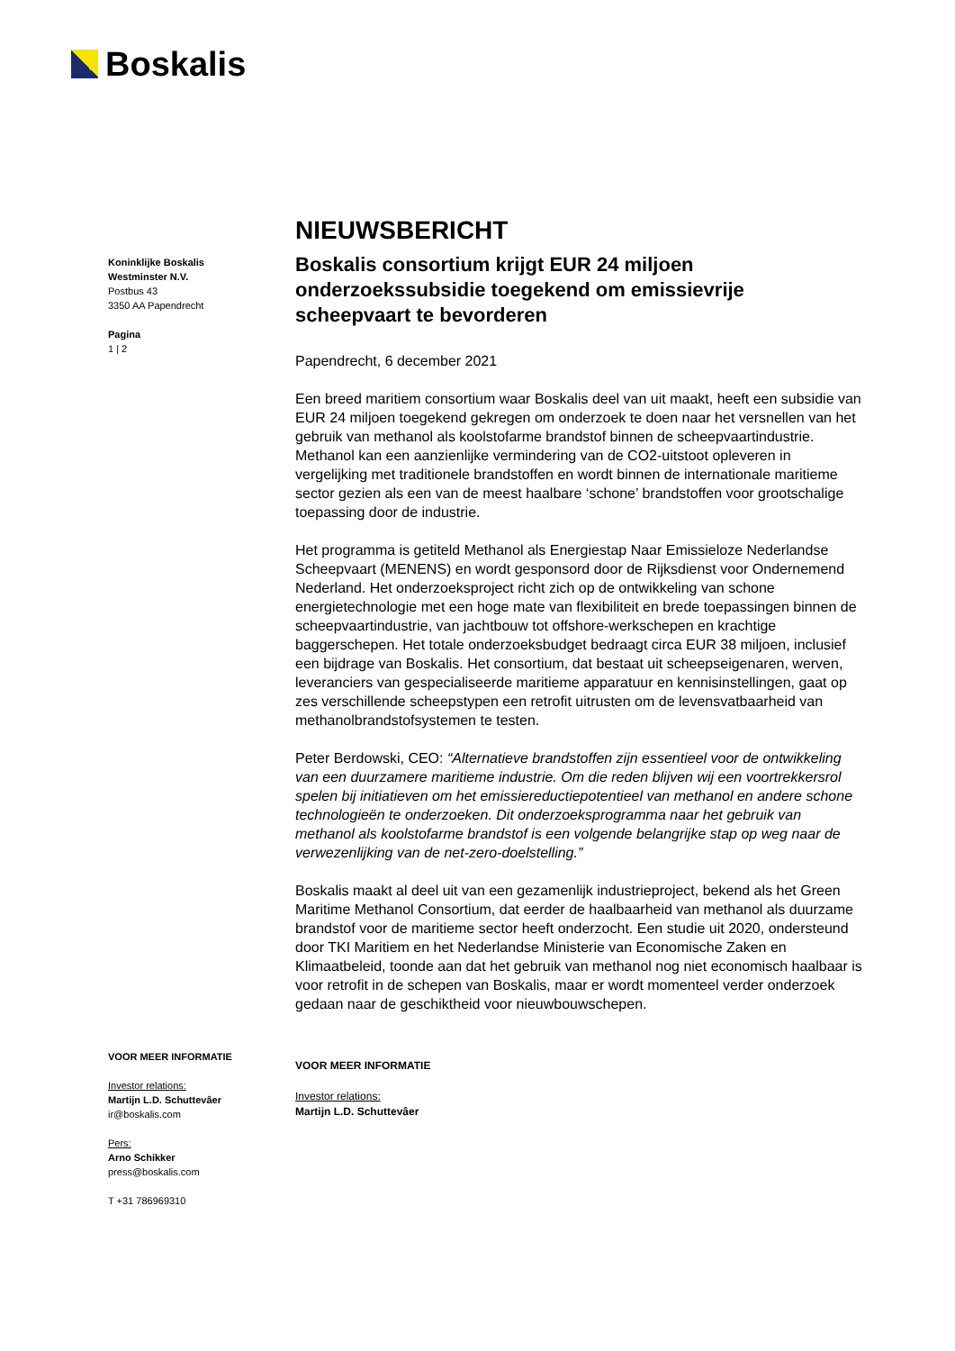Boskalis
Koninklijke Boskalis
Westminster N.V.
Postbus 43
3350 AA Papendrecht
Pagina
1 | 2
VOOR MEER INFORMATIE
Investor relations:
Martijn L.D. Schuttevâer
ir@boskalis.com
Pers:
Arno Schikker
press@boskalis.com
T +31 786969310
NIEUWSBERICHT
Boskalis consortium krijgt EUR 24 miljoen onderzoekssubsidie toegekend om emissievrije scheepvaart te bevorderen
Papendrecht, 6 december 2021
Een breed maritiem consortium waar Boskalis deel van uit maakt, heeft een subsidie van EUR 24 miljoen toegekend gekregen om onderzoek te doen naar het versnellen van het gebruik van methanol als koolstofarme brandstof binnen de scheepvaartindustrie. Methanol kan een aanzienlijke vermindering van de CO2-uitstoot opleveren in vergelijking met traditionele brandstoffen en wordt binnen de internationale maritieme sector gezien als een van de meest haalbare ‘schone’ brandstoffen voor grootschalige toepassing door de industrie.
Het programma is getiteld Methanol als Energiestap Naar Emissieloze Nederlandse Scheepvaart (MENENS) en wordt gesponsord door de Rijksdienst voor Ondernemend Nederland. Het onderzoeksproject richt zich op de ontwikkeling van schone energietechnologie met een hoge mate van flexibiliteit en brede toepassingen binnen de scheepvaartindustrie, van jachtbouw tot offshore-werkschepen en krachtige baggerschepen. Het totale onderzoeksbudget bedraagt circa EUR 38 miljoen, inclusief een bijdrage van Boskalis. Het consortium, dat bestaat uit scheepseigenaren, werven, leveranciers van gespecialiseerde maritieme apparatuur en kennisinstellingen, gaat op zes verschillende scheepstypen een retrofit uitrusten om de levensvatbaarheid van methanolbrandstofsystemen te testen.
Peter Berdowski, CEO: “Alternatieve brandstoffen zijn essentieel voor de ontwikkeling van een duurzamere maritieme industrie. Om die reden blijven wij een voortrekkersrol spelen bij initiatieven om het emissiereductiepotentieel van methanol en andere schone technologieën te onderzoeken. Dit onderzoeksprogramma naar het gebruik van methanol als koolstofarme brandstof is een volgende belangrijke stap op weg naar de verwezenlijking van de net-zero-doelstelling.”
Boskalis maakt al deel uit van een gezamenlijk industrieproject, bekend als het Green Maritime Methanol Consortium, dat eerder de haalbaarheid van methanol als duurzame brandstof voor de maritieme sector heeft onderzocht. Een studie uit 2020, ondersteund door TKI Maritiem en het Nederlandse Ministerie van Economische Zaken en Klimaatbeleid, toonde aan dat het gebruik van methanol nog niet economisch haalbaar is voor retrofit in de schepen van Boskalis, maar er wordt momenteel verder onderzoek gedaan naar de geschiktheid voor nieuwbouwschepen.
VOOR MEER INFORMATIE
Investor relations:
Martijn L.D. Schuttevâer